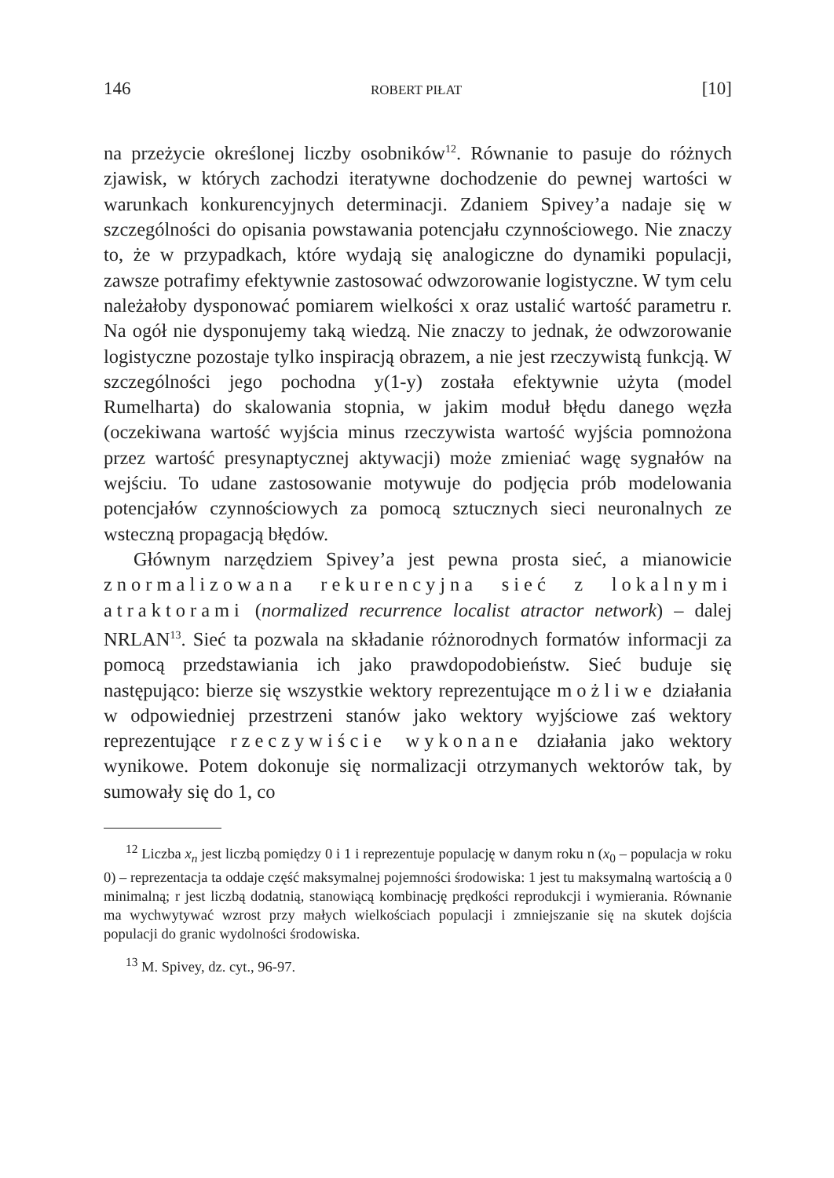146 ROBERT PIŁAT [10]
na przeżycie określonej liczby osobników<sup>12</sup>. Równanie to pasuje do różnych zjawisk, w których zachodzi iteratywne dochodzenie do pewnej wartości w warunkach konkurencyjnych determinacji. Zdaniem Spivey’a nadaje się w szczególności do opisania powstawania potencjału czynnościowego. Nie znaczy to, że w przypadkach, które wydają się analogiczne do dynamiki populacji, zawsze potrafimy efektywnie zastosować odwzorowanie logistyczne. W tym celu należałoby dysponować pomiarem wielkości x oraz ustalić wartość parametru r. Na ogół nie dysponujemy taką wiedzą. Nie znaczy to jednak, że odwzorowanie logistyczne pozostaje tylko inspiracją obrazem, a nie jest rzeczywistą funkcją. W szczególności jego pochodna y(1-y) została efektywnie użyta (model Rumelharta) do skalowania stopnia, w jakim moduł błędu danego węzła (oczekiwana wartość wyjścia minus rzeczywista wartość wyjścia pomnożona przez wartość presynaptycznej aktywacji) może zmieniać wagę sygnałów na wejściu. To udane zastosowanie motywuje do podjęcia prób modelowania potencjałów czynnościowych za pomocą sztucznych sieci neuronalnych ze wsteczną propagacją błędów.
Głównym narzędziem Spivey’a jest pewna prosta sieć, a mianowicie znormalizowana rekurencyjna sieć z lokalnymi atraktorami (normalized recurrence localist atractor network) – dalej NRLAN<sup>13</sup>. Sieć ta pozwala na składanie różnorodnych formatów informacji za pomocą przedstawiania ich jako prawdopodobieństw. Sieć buduje się następująco: bierze się wszystkie wektory reprezentujące możliwe działania w odpowiedniej przestrzeni stanów jako wektory wyjściowe zaś wektory reprezentujące rzeczywiście wykonane działania jako wektory wynikowe. Potem dokonuje się normalizacji otrzymanych wektorów tak, by sumowały się do 1, co
<sup>12</sup> Liczba x<sub>n</sub> jest liczbą pomiędzy 0 i 1 i reprezentuje populację w danym roku n (x<sub>0</sub> – populacja w roku 0) – reprezentacja ta oddaje część maksymalnej pojemności środowiska: 1 jest tu maksymalną wartością a 0 minimalną; r jest liczbą dodatnią, stanowiącą kombinację prędkości reprodukcji i wymierania. Równanie ma wychwytywać wzrost przy małych wielkościach populacji i zmniejszanie się na skutek dojścia populacji do granic wydolności środowiska.
<sup>13</sup> M. Spivey, dz. cyt., 96-97.